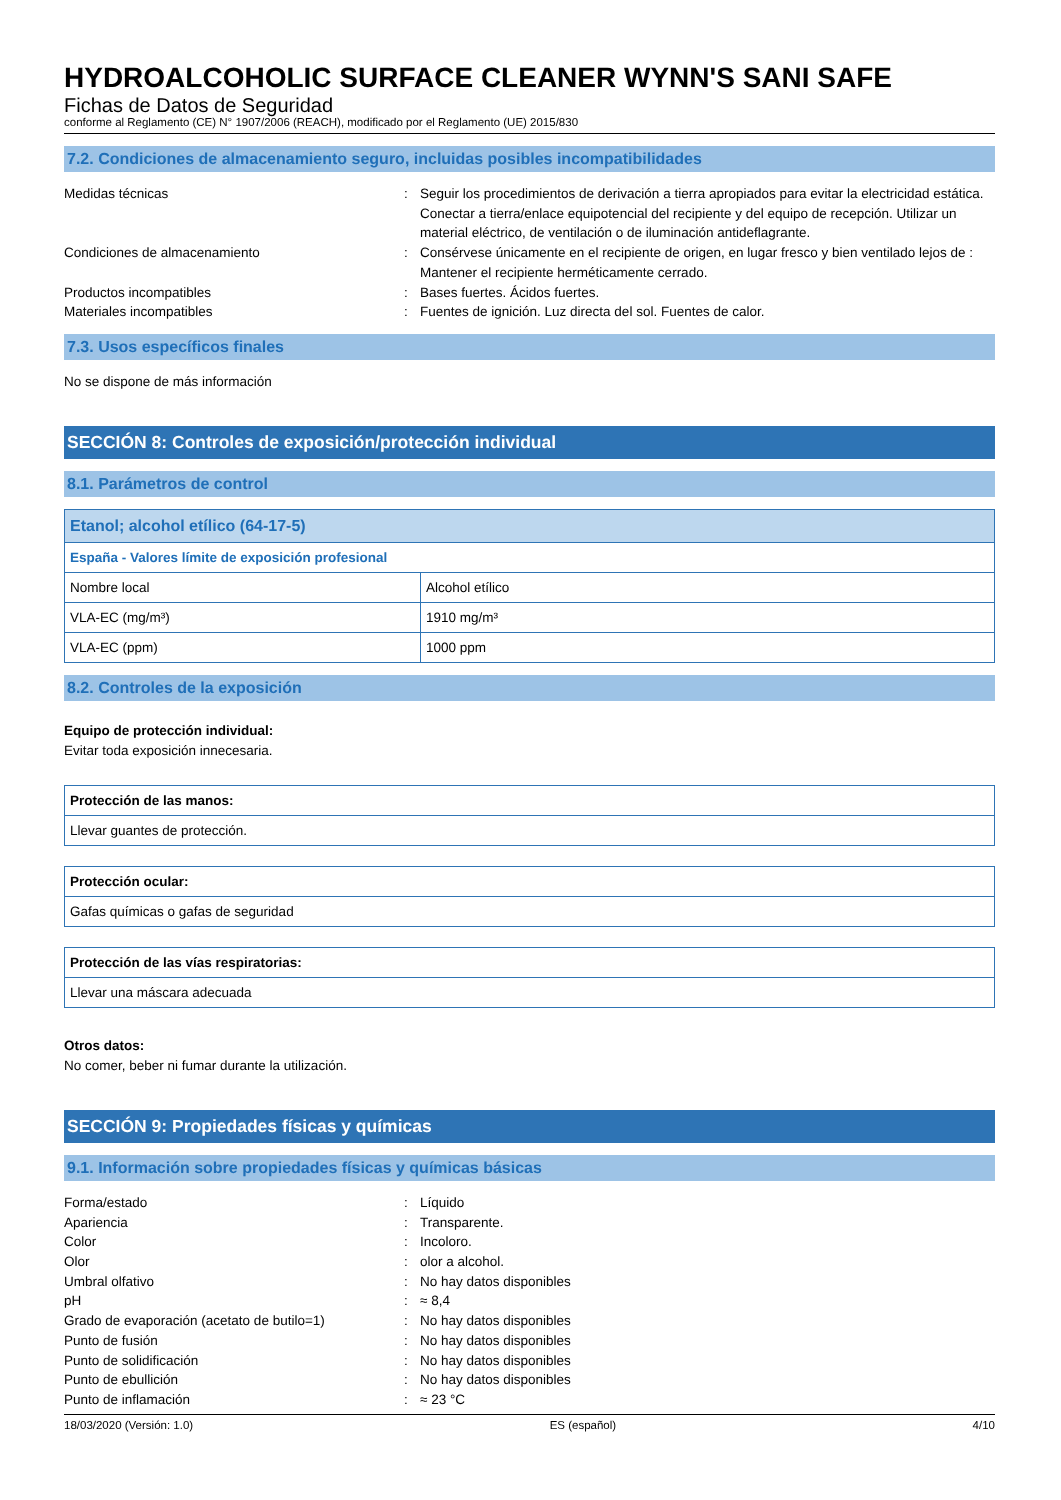HYDROALCOHOLIC SURFACE CLEANER WYNN'S SANI SAFE
Fichas de Datos de Seguridad
conforme al Reglamento (CE) N° 1907/2006 (REACH), modificado por el Reglamento (UE) 2015/830
7.2. Condiciones de almacenamiento seguro, incluidas posibles incompatibilidades
Medidas técnicas
:
Seguir los procedimientos de derivación a tierra apropiados para evitar la electricidad estática. Conectar a tierra/enlace equipotencial del recipiente y del equipo de recepción. Utilizar un material eléctrico, de ventilación o de iluminación antideflagrante.
Condiciones de almacenamiento
:
Consérvese únicamente en el recipiente de origen, en lugar fresco y bien ventilado lejos de : Mantener el recipiente herméticamente cerrado.
Productos incompatibles
:
Bases fuertes. Ácidos fuertes.
Materiales incompatibles
:
Fuentes de ignición. Luz directa del sol. Fuentes de calor.
7.3. Usos específicos finales
No se dispone de más información
SECCIÓN 8: Controles de exposición/protección individual
8.1. Parámetros de control
| Etanol; alcohol etílico (64-17-5) | |
| España - Valores límite de exposición profesional | |
| Nombre local | Alcohol etílico |
| VLA-EC (mg/m³) | 1910 mg/m³ |
| VLA-EC (ppm) | 1000 ppm |
8.2. Controles de la exposición
Equipo de protección individual:
Evitar toda exposición innecesaria.
| Protección de las manos: |
| Llevar guantes de protección. |
| Protección ocular: |
| Gafas químicas o gafas de seguridad |
| Protección de las vías respiratorias: |
| Llevar una máscara adecuada |
Otros datos:
No comer, beber ni fumar durante la utilización.
SECCIÓN 9: Propiedades físicas y químicas
9.1. Información sobre propiedades físicas y químicas básicas
Forma/estado
:
Líquido
Apariencia
:
Transparente.
Color
:
Incoloro.
Olor
:
olor a alcohol.
Umbral olfativo
:
No hay datos disponibles
pH
:
≈ 8,4
Grado de evaporación (acetato de butilo=1)
:
No hay datos disponibles
Punto de fusión
:
No hay datos disponibles
Punto de solidificación
:
No hay datos disponibles
Punto de ebullición
:
No hay datos disponibles
Punto de inflamación
:
≈ 23 °C
18/03/2020 (Versión: 1.0) ES (español) 4/10